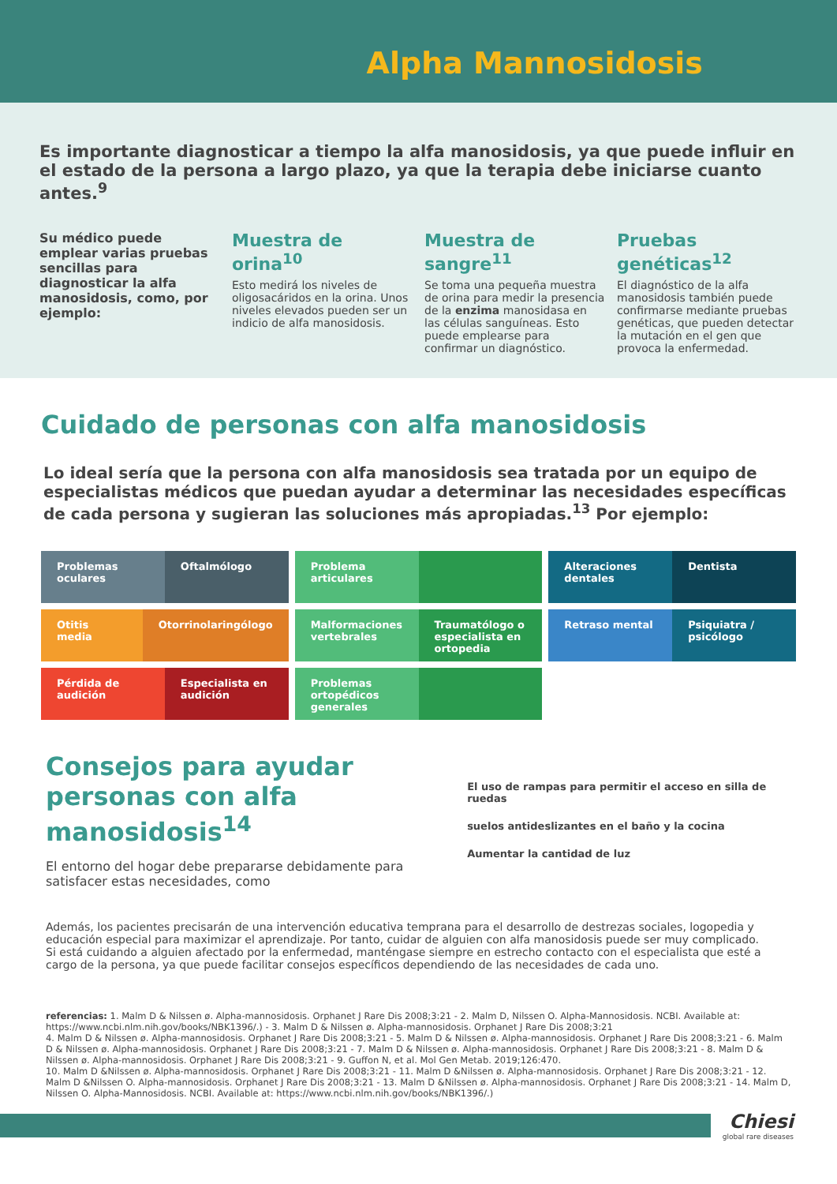Alpha Mannosidosis
Es importante diagnosticar a tiempo la alfa manosidosis, ya que puede influir en el estado de la persona a largo plazo, ya que la terapia debe iniciarse cuanto antes.<sup>9</sup>
Su médico puede emplear varias pruebas sencillas para diagnosticar la alfa manosidosis, como, por ejemplo:
Muestra de orina<sup>10</sup>
Esto medirá los niveles de oligosacáridos en la orina. Unos niveles elevados pueden ser un indicio de alfa manosidosis.
Muestra de sangre<sup>11</sup>
Se toma una pequeña muestra de orina para medir la presencia de la enzima manosidasa en las células sanguíneas. Esto puede emplearse para confirmar un diagnóstico.
Pruebas genéticas<sup>12</sup>
El diagnóstico de la alfa manosidosis también puede confirmarse mediante pruebas genéticas, que pueden detectar la mutación en el gen que provoca la enfermedad.
Cuidado de personas con alfa manosidosis
Lo ideal sería que la persona con alfa manosidosis sea tratada por un equipo de especialistas médicos que puedan ayudar a determinar las necesidades específicas de cada persona y sugieran las soluciones más apropiadas.<sup>13</sup> Por ejemplo:
Problemas oculares Oftalmólogo
Problema articulares
Alteraciones dentales Dentista
Otitis media Otorrinolaringólogo
Malformaciones vertebrales Traumatólogo o especialista en ortopedia
Retraso mental Psiquiatra / psicólogo
Pérdida de audición Especialista en audición
Problemas ortopédicos generales
Consejos para ayudar personas con alfa manosidosis<sup>14</sup>
El entorno del hogar debe prepararse debidamente para satisfacer estas necesidades, como
El uso de rampas para permitir el acceso en silla de ruedas
suelos antideslizantes en el baño y la cocina
Aumentar la cantidad de luz
Además, los pacientes precisarán de una intervención educativa temprana para el desarrollo de destrezas sociales, logopedia y educación especial para maximizar el aprendizaje. Por tanto, cuidar de alguien con alfa manosidosis puede ser muy complicado.
Si está cuidando a alguien afectado por la enfermedad, manténgase siempre en estrecho contacto con el especialista que esté a cargo de la persona, ya que puede facilitar consejos específicos dependiendo de las necesidades de cada uno.
referencias: 1. Malm D & Nilssen ø. Alpha-mannosidosis. Orphanet J Rare Dis 2008;3:21 - 2. Malm D, Nilssen O. Alpha-Mannosidosis. NCBI. Available at: https://www.ncbi.nlm.nih.gov/books/NBK1396/.) - 3. Malm D & Nilssen ø. Alpha-mannosidosis. Orphanet J Rare Dis 2008;3:21
4. Malm D & Nilssen ø. Alpha-mannosidosis. Orphanet J Rare Dis 2008;3:21 - 5. Malm D & Nilssen ø. Alpha-mannosidosis. Orphanet J Rare Dis 2008;3:21 - 6. Malm D & Nilssen ø. Alpha-mannosidosis. Orphanet J Rare Dis 2008;3:21 - 7. Malm D & Nilssen ø. Alpha-mannosidosis. Orphanet J Rare Dis 2008;3:21 - 8. Malm D & Nilssen ø. Alpha-mannosidosis. Orphanet J Rare Dis 2008;3:21 - 9. Guffon N, et al. Mol Gen Metab. 2019;126:470.
10. Malm D &Nilssen ø. Alpha-mannosidosis. Orphanet J Rare Dis 2008;3:21 - 11. Malm D &Nilssen ø. Alpha-mannosidosis. Orphanet J Rare Dis 2008;3:21 - 12. Malm D &Nilssen O. Alpha-mannosidosis. Orphanet J Rare Dis 2008;3:21 - 13. Malm D &Nilssen ø. Alpha-mannosidosis. Orphanet J Rare Dis 2008;3:21 - 14. Malm D, Nilssen O. Alpha-Mannosidosis. NCBI. Available at: https://www.ncbi.nlm.nih.gov/books/NBK1396/.)
Chiesi
global rare diseases